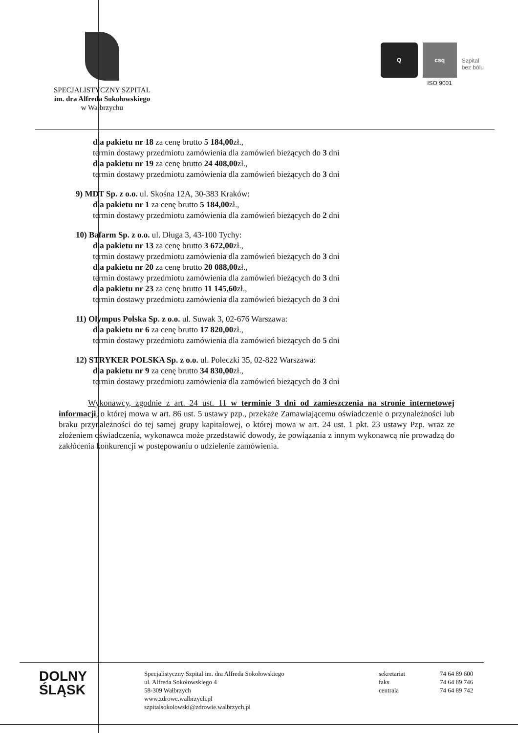SPECJALISTYCZNY SZPITAL
im. dra Alfreda Sokołowskiego
w Wałbrzychu
Q csq
ISO 9001
Szpital
bez bólu
dla pakietu nr 18 za cenę brutto 5 184,00zł.,
termin dostawy przedmiotu zamówienia dla zamówień bieżących do 3 dni
dla pakietu nr 19 za cenę brutto 24 408,00zł.,
termin dostawy przedmiotu zamówienia dla zamówień bieżących do 3 dni
9) MDT Sp. z o.o. ul. Skośna 12A, 30-383 Kraków:
dla pakietu nr 1 za cenę brutto 5 184,00zł.,
termin dostawy przedmiotu zamówienia dla zamówień bieżących do 2 dni
10) Bafarm Sp. z o.o. ul. Długa 3, 43-100 Tychy:
dla pakietu nr 13 za cenę brutto 3 672,00zł.,
termin dostawy przedmiotu zamówienia dla zamówień bieżących do 3 dni
dla pakietu nr 20 za cenę brutto 20 088,00zł.,
termin dostawy przedmiotu zamówienia dla zamówień bieżących do 3 dni
dla pakietu nr 23 za cenę brutto 11 145,60zł.,
termin dostawy przedmiotu zamówienia dla zamówień bieżących do 3 dni
11) Olympus Polska Sp. z o.o. ul. Suwak 3, 02-676 Warszawa:
dla pakietu nr 6 za cenę brutto 17 820,00zł.,
termin dostawy przedmiotu zamówienia dla zamówień bieżących do 5 dni
12) STRYKER POLSKA Sp. z o.o. ul. Poleczki 35, 02-822 Warszawa:
dla pakietu nr 9 za cenę brutto 34 830,00zł.,
termin dostawy przedmiotu zamówienia dla zamówień bieżących do 3 dni
Wykonawcy, zgodnie z art. 24 ust. 11 w terminie 3 dni od zamieszczenia na stronie internetowej informacji, o której mowa w art. 86 ust. 5 ustawy pzp., przekaże Zamawiającemu oświadczenie o przynależności lub braku przynależności do tej samej grupy kapitałowej, o której mowa w art. 24 ust. 1 pkt. 23 ustawy Pzp. wraz ze złożeniem oświadczenia, wykonawca może przedstawić dowody, że powiązania z innym wykonawcą nie prowadzą do zakłócenia konkurencji w postępowaniu o udzielenie zamówienia.
DOLNY
ŚLĄSK
Specjalistyczny Szpital im. dra Alfreda Sokołowskiego
ul. Alfreda Sokołowskiego 4
58-309 Wałbrzych
www.zdrowe.walbrzych.pl
szpitalsokolowski@zdrowie.walbrzych.pl
sekretariat
faks
centrala
74 64 89 600
74 64 89 746
74 64 89 742